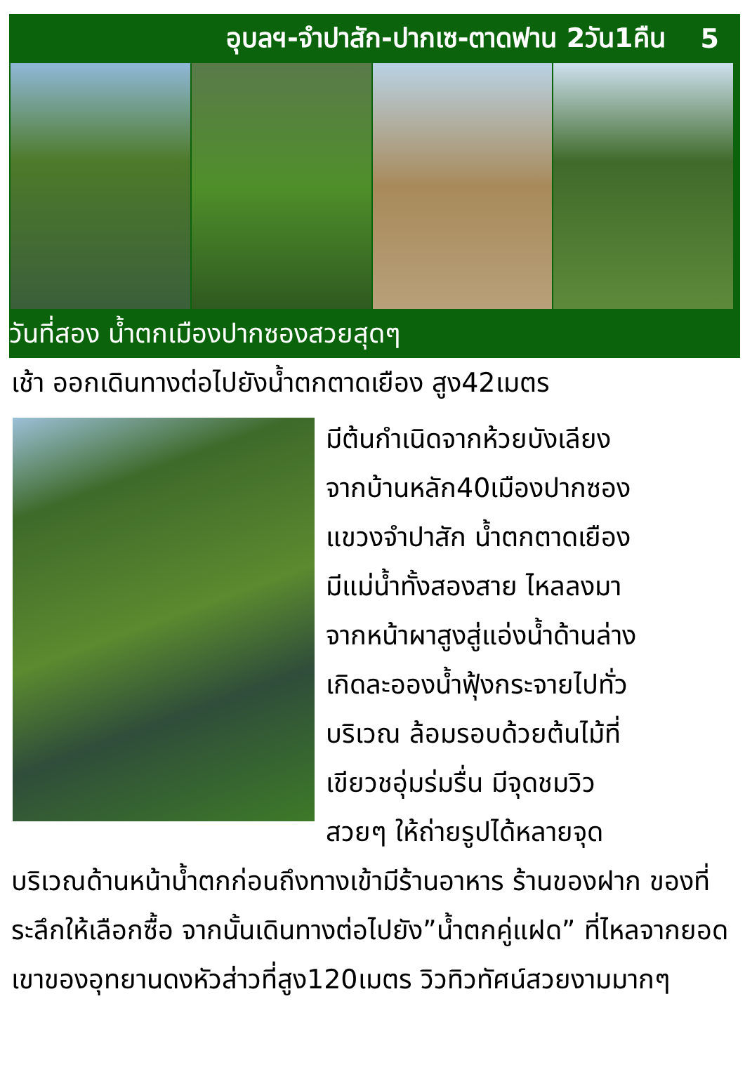อุบลฯ-จำปาสัก-ปากเซ-ตาดฟาน 2วัน1คืน 5
วันที่สอง น้ำตกเมืองปากซองสวยสุดๆ
เช้า ออกเดินทางต่อไปยังน้ำตกตาดเยือง สูง42เมตร
มีต้นกำเนิดจากห้วยบังเลียง
จากบ้านหลัก40เมืองปากซอง
แขวงจำปาสัก น้ำตกตาดเยือง
มีแม่น้ำทั้งสองสาย ไหลลงมา
จากหน้าผาสูงสู่แอ่งน้ำด้านล่าง
เกิดละอองน้ำฟุ้งกระจายไปทั่ว
บริเวณ ล้อมรอบด้วยต้นไม้ที่
เขียวชอุ่มร่มรื่น มีจุดชมวิว
สวยๆ ให้ถ่ายรูปได้หลายจุด
บริเวณด้านหน้าน้ำตกก่อนถึงทางเข้ามีร้านอาหาร ร้านของฝาก ของที่ระลึกให้เลือกซื้อ จากนั้นเดินทางต่อไปยัง”น้ำตกคู่แฝด” ที่ไหลจากยอดเขาของอุทยานดงหัวส่าวที่สูง120เมตร วิวทิวทัศน์สวยงามมากๆ